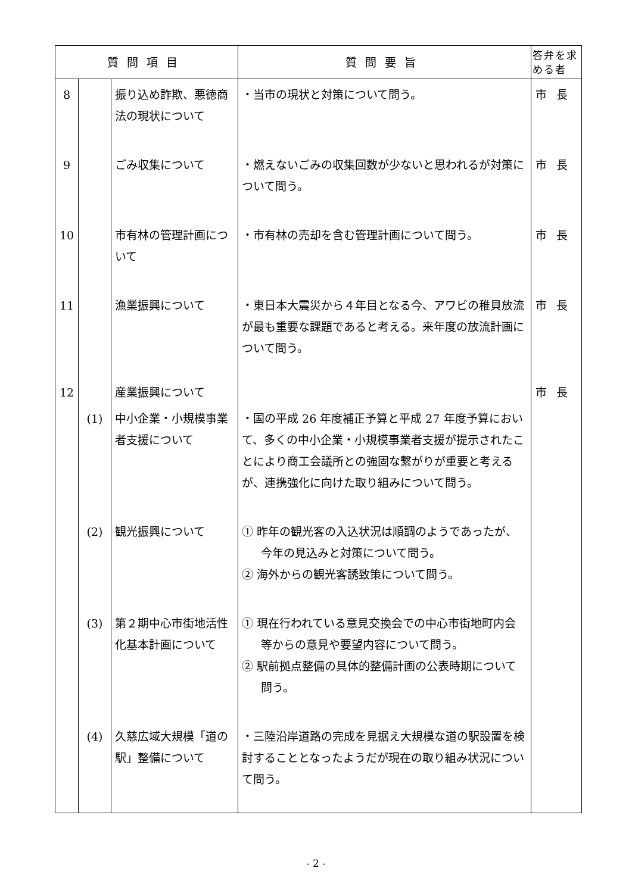| 質問項目 | | | 質問要旨 | 答弁を求める者 |
| --- | --- | --- | --- | --- |
| 8 | | 振り込め詐欺、悪徳商法の現状について | ・当市の現状と対策について問う。 | 市長 |
| 9 | | ごみ収集について | ・燃えないごみの収集回数が少ないと思われるが対策について問う。 | 市長 |
| 10 | | 市有林の管理計画について | ・市有林の売却を含む管理計画について問う。 | 市長 |
| 11 | | 漁業振興について | ・東日本大震災から４年目となる今、アワビの稚貝放流が最も重要な課題であると考える。来年度の放流計画について問う。 | 市長 |
| 12 | | 産業振興について | | 市長 |
| | (1) | 中小企業・小規模事業者支援について | ・国の平成 26 年度補正予算と平成 27 年度予算において、多くの中小企業・小規模事業者支援が提示されたことにより商工会議所との強固な繋がりが重要と考えるが、連携強化に向けた取り組みについて問う。 | |
| | (2) | 観光振興について | ① 昨年の観光客の入込状況は順調のようであったが、今年の見込みと対策について問う。 ② 海外からの観光客誘致策について問う。 | |
| | (3) | 第２期中心市街地活性化基本計画について | ① 現在行われている意見交換会での中心市街地町内会等からの意見や要望内容について問う。 ② 駅前拠点整備の具体的整備計画の公表時期について問う。 | |
| | (4) | 久慈広域大規模「道の駅」整備について | ・三陸沿岸道路の完成を見据え大規模な道の駅設置を検討することとなったようだが現在の取り組み状況について問う。 | |
- 2 -